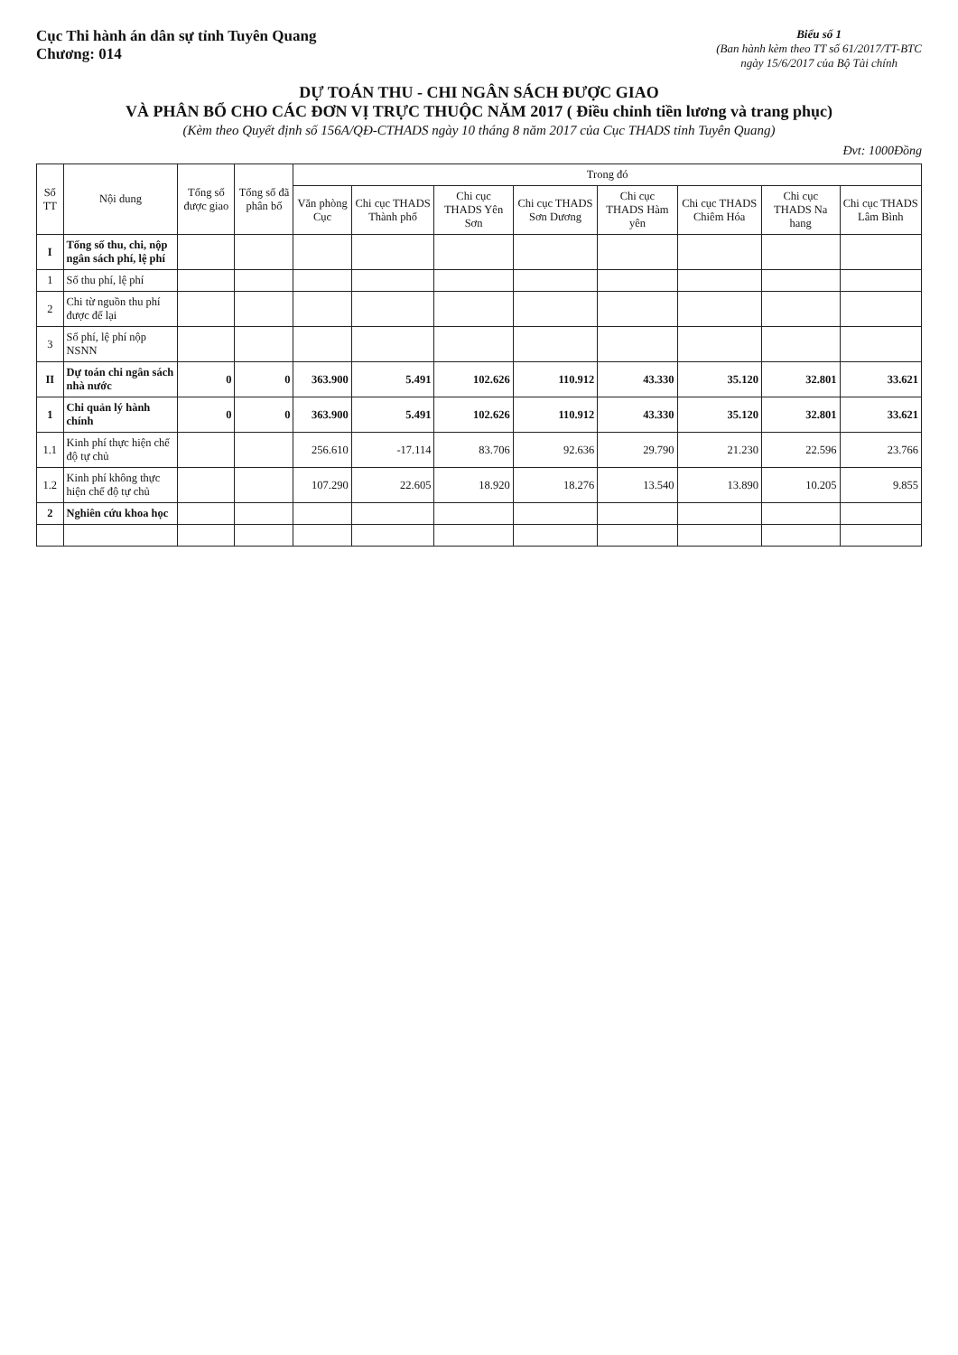Cục Thi hành án dân sự tỉnh Tuyên Quang
Chương: 014
Biểu số 1
(Ban hành kèm theo TT số 61/2017/TT-BTC
ngày 15/6/2017 của Bộ Tài chính
DỰ TOÁN THU - CHI NGÂN SÁCH ĐƯỢC GIAO
VÀ PHÂN BỔ CHO CÁC ĐƠN VỊ TRỰC THUỘC NĂM 2017 ( Điều chỉnh tiền lương và trang phục)
(Kèm theo Quyết định số 156A/QĐ-CTHADS ngày 10 tháng 8 năm 2017 của Cục THADS tỉnh Tuyên Quang)
Đvt: 1000Đồng
| Số TT | Nội dung | Tổng số được giao | Tổng số đã phân bổ | Trong đó | | | | | | | |
| --- | --- | --- | --- | --- | --- | --- | --- | --- | --- | --- | --- |
| | | | | Văn phòng Cục | Chi cục THADS Thành phố | Chi cục THADS Yên Sơn | Chi cục THADS Sơn Dương | Chi cục THADS Hàm yên | Chi cục THADS Chiêm Hóa | Chi cục THADS Na hang | Chi cục THADS Lâm Bình |
| I | Tổng số thu, chi, nộp ngân sách phí, lệ phí | | | | | | | | | | |
| 1 | Số thu phí, lệ phí | | | | | | | | | | |
| 2 | Chi từ nguồn thu phí được để lại | | | | | | | | | | |
| 3 | Số phí, lệ phí nộp NSNN | | | | | | | | | | |
| II | Dự toán chi ngân sách nhà nước | 0 | 0 | 363.900 | 5.491 | 102.626 | 110.912 | 43.330 | 35.120 | 32.801 | 33.621 |
| 1 | Chi quản lý hành chính | 0 | 0 | 363.900 | 5.491 | 102.626 | 110.912 | 43.330 | 35.120 | 32.801 | 33.621 |
| 1.1 | Kinh phí thực hiện chế độ tự chủ | | | 256.610 | -17.114 | 83.706 | 92.636 | 29.790 | 21.230 | 22.596 | 23.766 |
| 1.2 | Kinh phí không thực hiện chế độ tự chủ | | | 107.290 | 22.605 | 18.920 | 18.276 | 13.540 | 13.890 | 10.205 | 9.855 |
| 2 | Nghiên cứu khoa học | | | | | | | | | | |